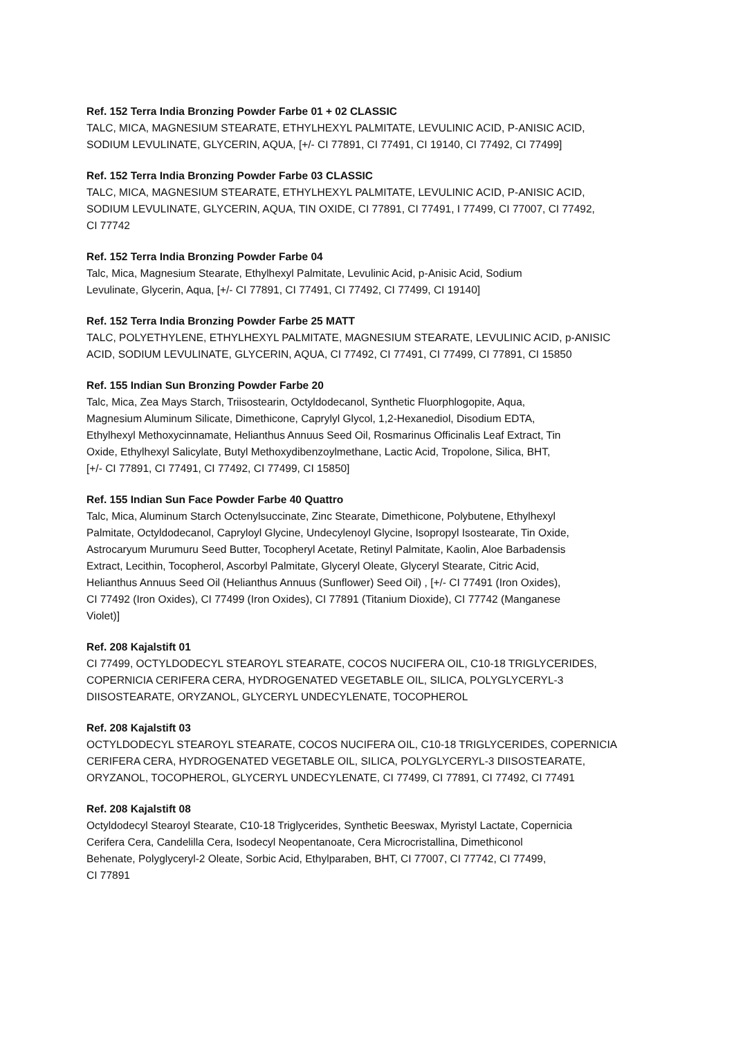Ref. 152 Terra India Bronzing Powder Farbe 01 + 02 CLASSIC
TALC, MICA, MAGNESIUM STEARATE, ETHYLHEXYL PALMITATE, LEVULINIC ACID, P-ANISIC ACID,
SODIUM LEVULINATE, GLYCERIN, AQUA, [+/- CI 77891, CI 77491, CI 19140, CI 77492, CI 77499]
Ref. 152 Terra India Bronzing Powder Farbe 03 CLASSIC
TALC, MICA, MAGNESIUM STEARATE, ETHYLHEXYL PALMITATE, LEVULINIC ACID, P-ANISIC ACID,
SODIUM LEVULINATE, GLYCERIN, AQUA, TIN OXIDE, CI 77891, CI 77491, I 77499, CI 77007, CI 77492,
CI 77742
Ref. 152 Terra India Bronzing Powder Farbe 04
Talc, Mica, Magnesium Stearate, Ethylhexyl Palmitate, Levulinic Acid, p-Anisic Acid, Sodium
Levulinate, Glycerin, Aqua, [+/- CI 77891, CI 77491, CI 77492, CI 77499, CI 19140]
Ref. 152 Terra India Bronzing Powder Farbe 25 MATT
TALC, POLYETHYLENE, ETHYLHEXYL PALMITATE, MAGNESIUM STEARATE, LEVULINIC ACID, p-ANISIC
ACID, SODIUM LEVULINATE, GLYCERIN, AQUA, CI 77492, CI 77491, CI 77499, CI 77891, CI 15850
Ref. 155 Indian Sun Bronzing Powder Farbe 20
Talc, Mica, Zea Mays Starch, Triisostearin, Octyldodecanol, Synthetic Fluorphlogopite, Aqua,
Magnesium Aluminum Silicate, Dimethicone, Caprylyl Glycol, 1,2-Hexanediol, Disodium EDTA,
Ethylhexyl Methoxycinnamate, Helianthus Annuus Seed Oil, Rosmarinus Officinalis Leaf Extract, Tin
Oxide, Ethylhexyl Salicylate, Butyl Methoxydibenzoylmethane, Lactic Acid, Tropolone, Silica, BHT,
[+/- CI 77891, CI 77491, CI 77492, CI 77499, CI 15850]
Ref. 155 Indian Sun Face Powder Farbe 40 Quattro
Talc, Mica, Aluminum Starch Octenylsuccinate, Zinc Stearate, Dimethicone, Polybutene, Ethylhexyl
Palmitate, Octyldodecanol, Capryloyl Glycine, Undecylenoyl Glycine, Isopropyl Isostearate, Tin Oxide,
Astrocaryum Murumuru Seed Butter, Tocopheryl Acetate, Retinyl Palmitate, Kaolin, Aloe Barbadensis
Extract, Lecithin, Tocopherol, Ascorbyl Palmitate, Glyceryl Oleate, Glyceryl Stearate, Citric Acid,
Helianthus Annuus Seed Oil (Helianthus Annuus (Sunflower) Seed Oil) , [+/- CI 77491 (Iron Oxides),
CI 77492 (Iron Oxides), CI 77499 (Iron Oxides), CI 77891 (Titanium Dioxide), CI 77742 (Manganese
Violet)]
Ref. 208 Kajalstift 01
CI 77499, OCTYLDODECYL STEAROYL STEARATE, COCOS NUCIFERA OIL, C10-18 TRIGLYCERIDES,
COPERNICIA CERIFERA CERA, HYDROGENATED VEGETABLE OIL, SILICA, POLYGLYCERYL-3
DIISOSTEARATE, ORYZANOL, GLYCERYL UNDECYLENATE, TOCOPHEROL
Ref. 208 Kajalstift 03
OCTYLDODECYL STEAROYL STEARATE, COCOS NUCIFERA OIL, C10-18 TRIGLYCERIDES, COPERNICIA
CERIFERA CERA, HYDROGENATED VEGETABLE OIL, SILICA, POLYGLYCERYL-3 DIISOSTEARATE,
ORYZANOL, TOCOPHEROL, GLYCERYL UNDECYLENATE, CI 77499, CI 77891, CI 77492, CI 77491
Ref. 208 Kajalstift 08
Octyldodecyl Stearoyl Stearate, C10-18 Triglycerides, Synthetic Beeswax, Myristyl Lactate, Copernicia
Cerifera Cera, Candelilla Cera, Isodecyl Neopentanoate, Cera Microcristallina, Dimethiconol
Behenate, Polyglyceryl-2 Oleate, Sorbic Acid, Ethylparaben, BHT, CI 77007, CI 77742, CI 77499,
CI 77891